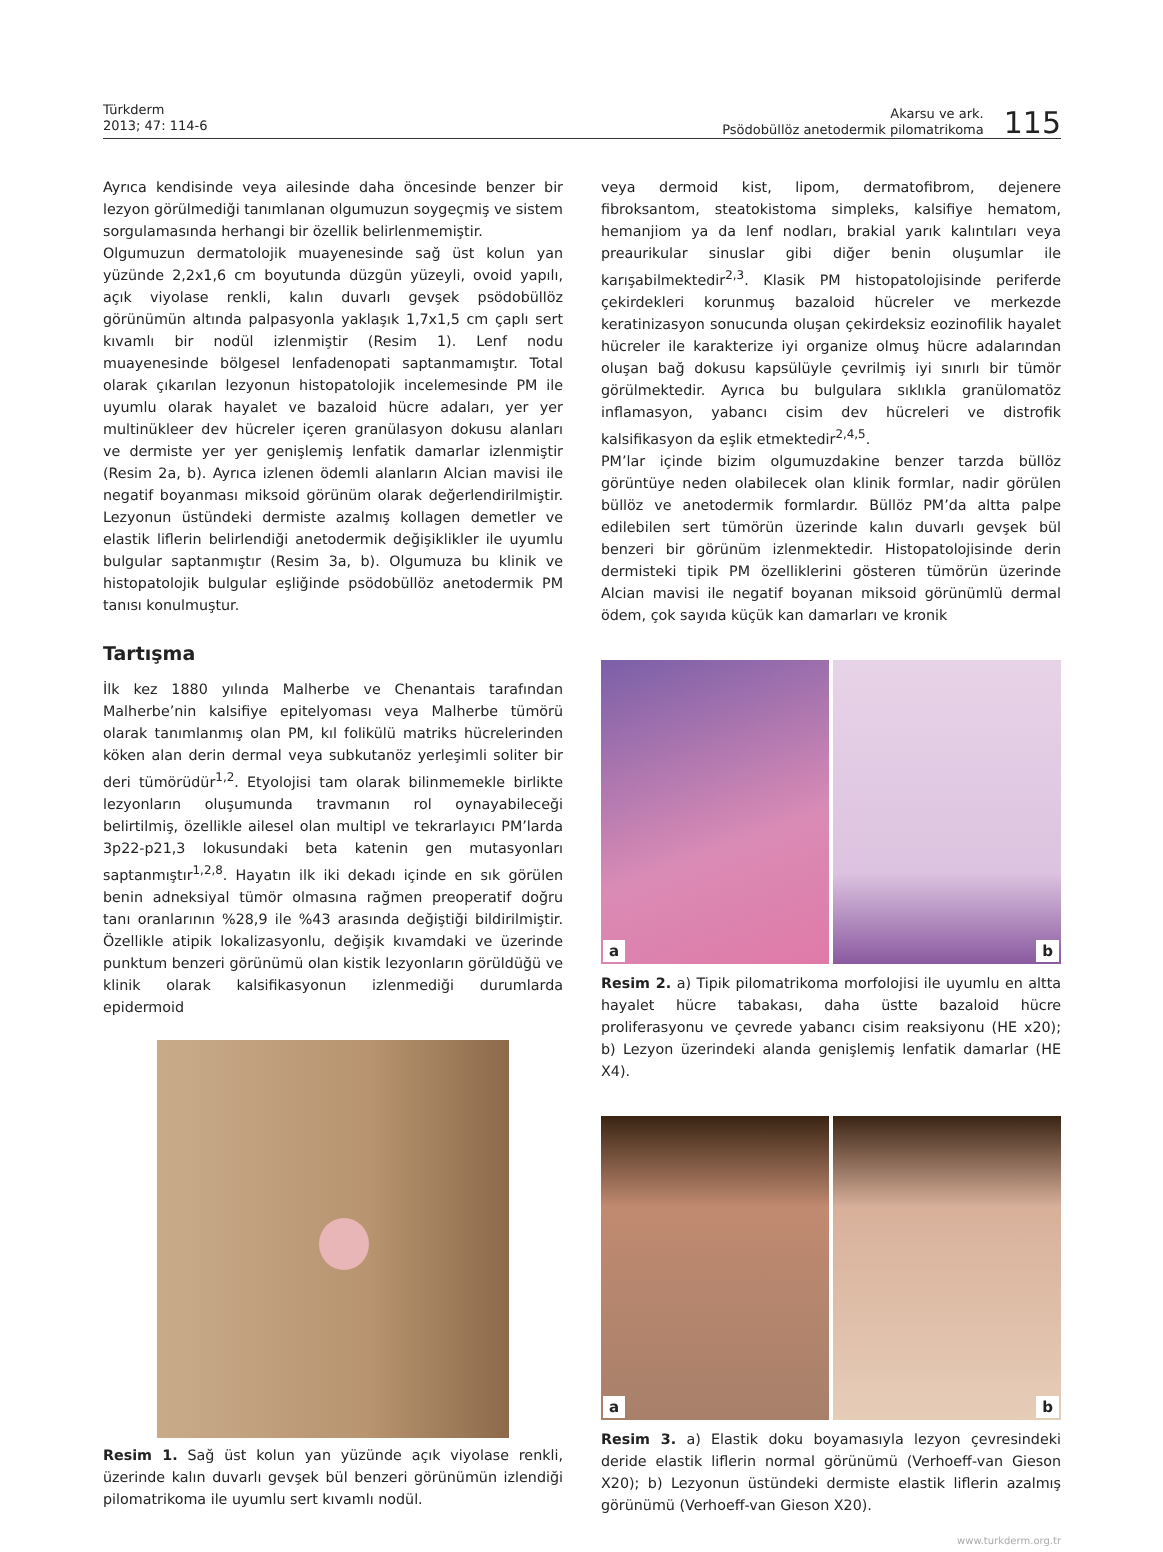Türkderm
2013; 47: 114-6
Akarsu ve ark.
Psödobüllöz anetodermik pilomatrikoma
115
Ayrıca kendisinde veya ailesinde daha öncesinde benzer bir lezyon görülmediği tanımlanan olgumuzun soygeçmiş ve sistem sorgulamasında herhangi bir özellik belirlenmemiştir.
Olgumuzun dermatolojik muayenesinde sağ üst kolun yan yüzünde 2,2x1,6 cm boyutunda düzgün yüzeyli, ovoid yapılı, açık viyolase renkli, kalın duvarlı gevşek psödobüllöz görünümün altında palpasyonla yaklaşık 1,7x1,5 cm çaplı sert kıvamlı bir nodül izlenmiştir (Resim 1). Lenf nodu muayenesinde bölgesel lenfadenopati saptanmamıştır. Total olarak çıkarılan lezyonun histopatolojik incelemesinde PM ile uyumlu olarak hayalet ve bazaloid hücre adaları, yer yer multinükleer dev hücreler içeren granülasyon dokusu alanları ve dermiste yer yer genişlemiş lenfatik damarlar izlenmiştir (Resim 2a, b). Ayrıca izlenen ödemli alanların Alcian mavisi ile negatif boyanması miksoid görünüm olarak değerlendirilmiştir. Lezyonun üstündeki dermiste azalmış kollagen demetler ve elastik liflerin belirlendiği anetodermik değişiklikler ile uyumlu bulgular saptanmıştır (Resim 3a, b). Olgumuza bu klinik ve histopatolojik bulgular eşliğinde psödobüllöz anetodermik PM tanısı konulmuştur.
Tartışma
İlk kez 1880 yılında Malherbe ve Chenantais tarafından Malherbe’nin kalsifiye epitelyoması veya Malherbe tümörü olarak tanımlanmış olan PM, kıl folikülü matriks hücrelerinden köken alan derin dermal veya subkutanöz yerleşimli soliter bir deri tümörüdür<sup>1,2</sup>. Etyolojisi tam olarak bilinmemekle birlikte lezyonların oluşumunda travmanın rol oynayabileceği belirtilmiş, özellikle ailesel olan multipl ve tekrarlayıcı PM’larda 3p22-p21,3 lokusundaki beta katenin gen mutasyonları saptanmıştır<sup>1,2,8</sup>. Hayatın ilk iki dekadı içinde en sık görülen benin adneksiyal tümör olmasına rağmen preoperatif doğru tanı oranlarının %28,9 ile %43 arasında değiştiği bildirilmiştir. Özellikle atipik lokalizasyonlu, değişik kıvamdaki ve üzerinde punktum benzeri görünümü olan kistik lezyonların görüldüğü ve klinik olarak kalsifikasyonun izlenmediği durumlarda epidermoid
Resim 1. Sağ üst kolun yan yüzünde açık viyolase renkli, üzerinde kalın duvarlı gevşek bül benzeri görünümün izlendiği pilomatrikoma ile uyumlu sert kıvamlı nodül.
veya dermoid kist, lipom, dermatofibrom, dejenere fibroksantom, steatokistoma simpleks, kalsifiye hematom, hemanjiom ya da lenf nodları, brakial yarık kalıntıları veya preaurikular sinuslar gibi diğer benin oluşumlar ile karışabilmektedir<sup>2,3</sup>. Klasik PM histopatolojisinde periferde çekirdekleri korunmuş bazaloid hücreler ve merkezde keratinizasyon sonucunda oluşan çekirdeksiz eozinofilik hayalet hücreler ile karakterize iyi organize olmuş hücre adalarından oluşan bağ dokusu kapsülüyle çevrilmiş iyi sınırlı bir tümör görülmektedir. Ayrıca bu bulgulara sıklıkla granülomatöz inflamasyon, yabancı cisim dev hücreleri ve distrofik kalsifikasyon da eşlik etmektedir<sup>2,4,5</sup>.
PM’lar içinde bizim olgumuzdakine benzer tarzda büllöz görüntüye neden olabilecek olan klinik formlar, nadir görülen büllöz ve anetodermik formlardır. Büllöz PM’da altta palpe edilebilen sert tümörün üzerinde kalın duvarlı gevşek bül benzeri bir görünüm izlenmektedir. Histopatolojisinde derin dermisteki tipik PM özelliklerini gösteren tümörün üzerinde Alcian mavisi ile negatif boyanan miksoid görünümlü dermal ödem, çok sayıda küçük kan damarları ve kronik
a
b
Resim 2. a) Tipik pilomatrikoma morfolojisi ile uyumlu en altta hayalet hücre tabakası, daha üstte bazaloid hücre proliferasyonu ve çevrede yabancı cisim reaksiyonu (HE x20); b) Lezyon üzerindeki alanda genişlemiş lenfatik damarlar (HE X4).
a
b
Resim 3. a) Elastik doku boyamasıyla lezyon çevresindeki deride elastik liflerin normal görünümü (Verhoeff-van Gieson X20); b) Lezyonun üstündeki dermiste elastik liflerin azalmış görünümü (Verhoeff-van Gieson X20).
www.turkderm.org.tr